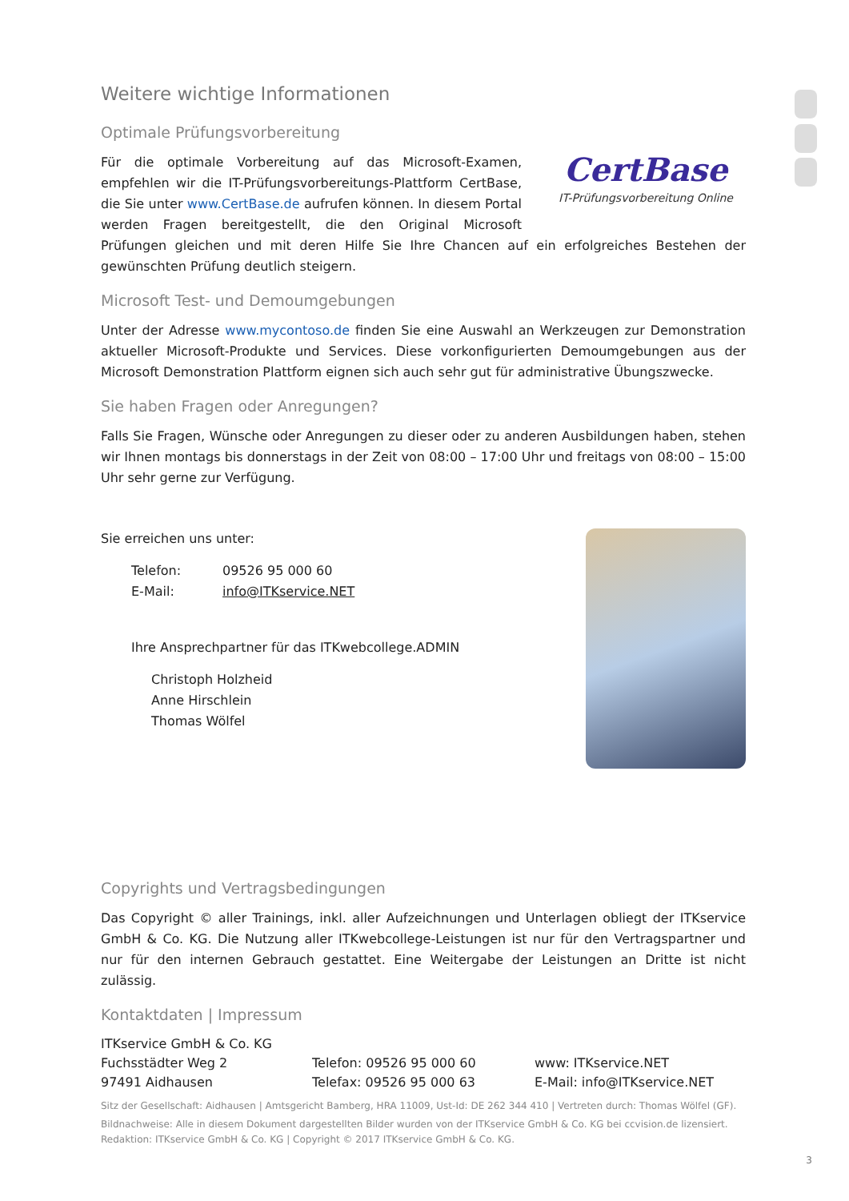Weitere wichtige Informationen
Optimale Prüfungsvorbereitung
CertBase
IT-Prüfungsvorbereitung Online
Für die optimale Vorbereitung auf das Microsoft-Examen, empfehlen wir die IT-Prüfungsvorbereitungs-Plattform CertBase, die Sie unter www.CertBase.de aufrufen können. In diesem Portal werden Fragen bereitgestellt, die den Original Microsoft Prüfungen gleichen und mit deren Hilfe Sie Ihre Chancen auf ein erfolgreiches Bestehen der gewünschten Prüfung deutlich steigern.
Microsoft Test- und Demoumgebungen
Unter der Adresse www.mycontoso.de finden Sie eine Auswahl an Werkzeugen zur Demonstration aktueller Microsoft-Produkte und Services. Diese vorkonfigurierten Demoumgebungen aus der Microsoft Demonstration Plattform eignen sich auch sehr gut für administrative Übungszwecke.
Sie haben Fragen oder Anregungen?
Falls Sie Fragen, Wünsche oder Anregungen zu dieser oder zu anderen Ausbildungen haben, stehen wir Ihnen montags bis donnerstags in der Zeit von 08:00 – 17:00 Uhr und freitags von 08:00 – 15:00 Uhr sehr gerne zur Verfügung.
Sie erreichen uns unter:
Telefon: 09526 95 000 60
E-Mail: info@ITKservice.NET
Ihre Ansprechpartner für das ITKwebcollege.ADMIN
Christoph Holzheid
Anne Hirschlein
Thomas Wölfel
Copyrights und Vertragsbedingungen
Das Copyright © aller Trainings, inkl. aller Aufzeichnungen und Unterlagen obliegt der ITKservice GmbH & Co. KG. Die Nutzung aller ITKwebcollege-Leistungen ist nur für den Vertragspartner und nur für den internen Gebrauch gestattet. Eine Weitergabe der Leistungen an Dritte ist nicht zulässig.
Kontaktdaten | Impressum
ITKservice GmbH & Co. KG
Fuchsstädter Weg 2
97491 Aidhausen
Telefon: 09526 95 000 60
Telefax: 09526 95 000 63
www: ITKservice.NET
E-Mail: info@ITKservice.NET
Sitz der Gesellschaft: Aidhausen | Amtsgericht Bamberg, HRA 11009, Ust-Id: DE 262 344 410 | Vertreten durch: Thomas Wölfel (GF).
Bildnachweise: Alle in diesem Dokument dargestellten Bilder wurden von der ITKservice GmbH & Co. KG bei ccvision.de lizensiert.
Redaktion: ITKservice GmbH & Co. KG | Copyright © 2017 ITKservice GmbH & Co. KG.
3